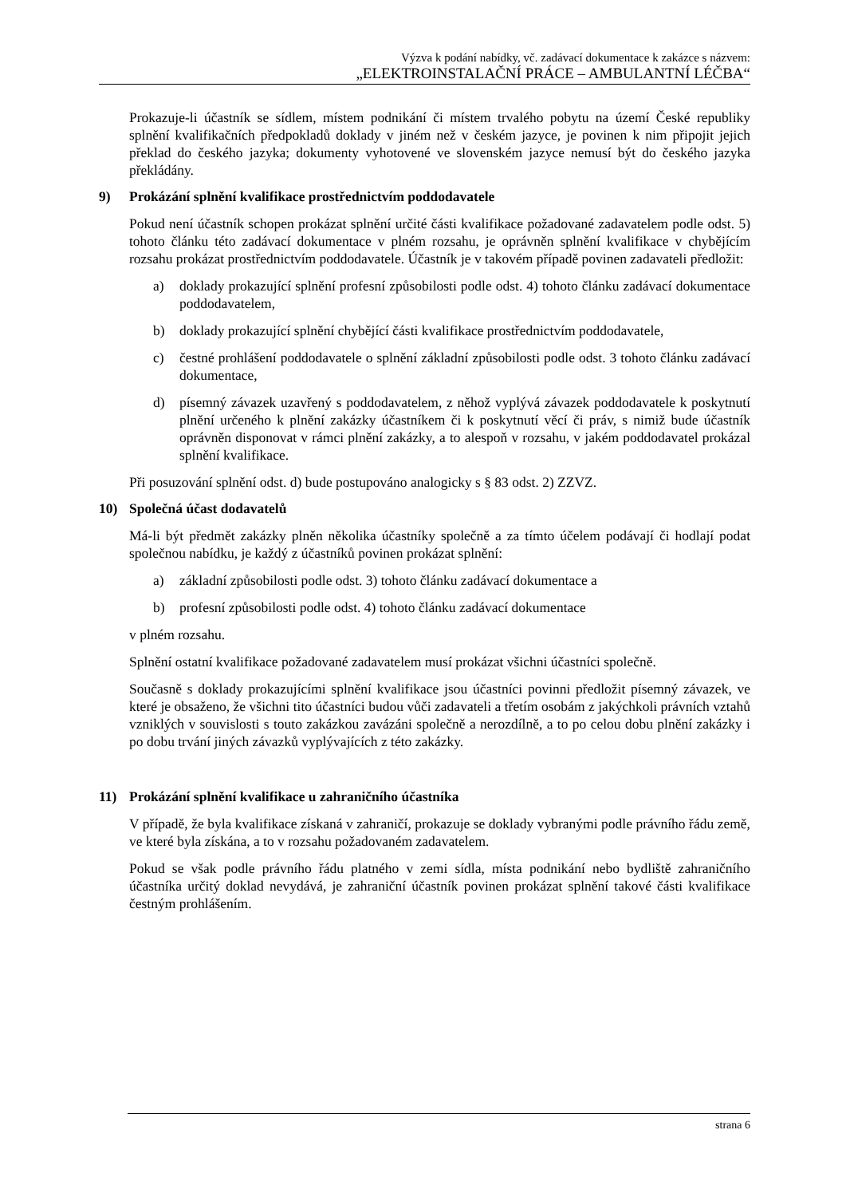Výzva k podání nabídky, vč. zadávací dokumentace k zakázce s názvem:
„ELEKTROINSTALAČNÍ PRÁCE – AMBULANTNÍ LÉČBA“
Prokazuje-li účastník se sídlem, místem podnikání či místem trvalého pobytu na území České republiky splnění kvalifikačních předpokladů doklady v jiném než v českém jazyce, je povinen k nim připojit jejich překlad do českého jazyka; dokumenty vyhotovené ve slovenském jazyce nemusí být do českého jazyka překládány.
9) Prokázání splnění kvalifikace prostřednictvím poddodavatele
Pokud není účastník schopen prokázat splnění určité části kvalifikace požadované zadavatelem podle odst. 5) tohoto článku této zadávací dokumentace v plném rozsahu, je oprávněn splnění kvalifikace v chybějícím rozsahu prokázat prostřednictvím poddodavatele. Účastník je v takovém případě povinen zadavateli předložit:
a) doklady prokazující splnění profesní způsobilosti podle odst. 4) tohoto článku zadávací dokumentace poddodavatelem,
b) doklady prokazující splnění chybějící části kvalifikace prostřednictvím poddodavatele,
c) čestné prohlášení poddodavatele o splnění základní způsobilosti podle odst. 3 tohoto článku zadávací dokumentace,
d) písemný závazek uzavřený s poddodavatelem, z něhož vyplývá závazek poddodavatele k poskytnutí plnění určeného k plnění zakázky účastníkem či k poskytnutí věcí či práv, s nimiž bude účastník oprávněn disponovat v rámci plnění zakázky, a to alespoň v rozsahu, v jakém poddodavatel prokázal splnění kvalifikace.
Při posuzování splnění odst. d) bude postupováno analogicky s § 83 odst. 2) ZZVZ.
10) Společná účast dodavatelů
Má-li být předmět zakázky plněn několika účastníky společně a za tímto účelem podávají či hodlají podat společnou nabídku, je každý z účastníků povinen prokázat splnění:
a) základní způsobilosti podle odst. 3) tohoto článku zadávací dokumentace a
b) profesní způsobilosti podle odst. 4) tohoto článku zadávací dokumentace
v plném rozsahu.
Splnění ostatní kvalifikace požadované zadavatelem musí prokázat všichni účastníci společně.
Současně s doklady prokazujícími splnění kvalifikace jsou účastníci povinni předložit písemný závazek, ve které je obsaženo, že všichni tito účastníci budou vůči zadavateli a třetím osobám z jakýchkoli právních vztahů vzniklých v souvislosti s touto zakázkou zavázáni společně a nerozdílně, a to po celou dobu plnění zakázky i po dobu trvání jiných závazků vyplývajících z této zakázky.
11) Prokázání splnění kvalifikace u zahraničního účastníka
V případě, že byla kvalifikace získaná v zahraničí, prokazuje se doklady vybranými podle právního řádu země, ve které byla získána, a to v rozsahu požadovaném zadavatelem.
Pokud se však podle právního řádu platného v zemi sídla, místa podnikání nebo bydliště zahraničního účastníka určitý doklad nevydává, je zahraniční účastník povinen prokázat splnění takové části kvalifikace čestným prohlášením.
strana 6